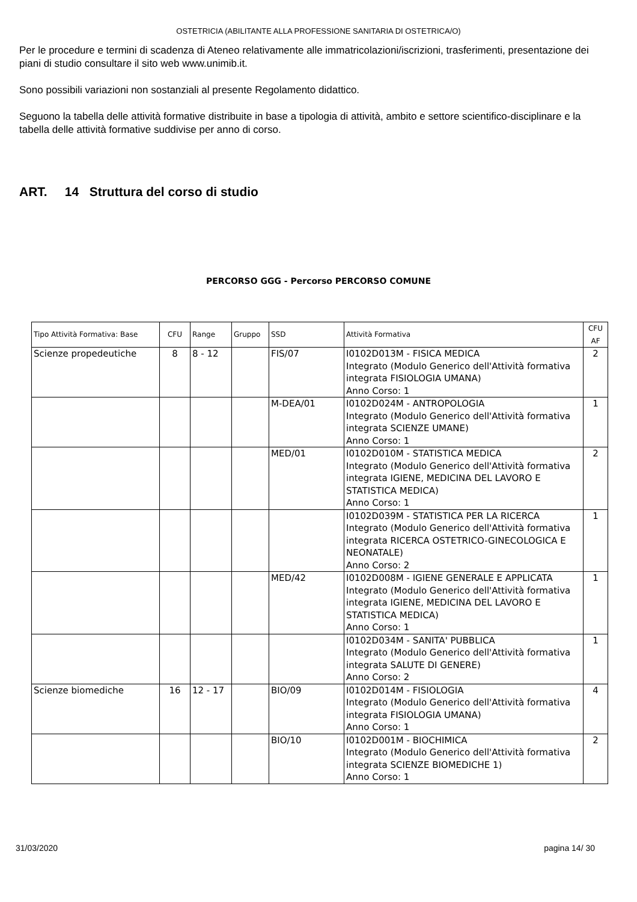OSTETRICIA (ABILITANTE ALLA PROFESSIONE SANITARIA DI OSTETRICA/O)
Per le procedure e termini di scadenza di Ateneo relativamente alle immatricolazioni/iscrizioni, trasferimenti, presentazione dei piani di studio consultare il sito web www.unimib.it.
Sono possibili variazioni non sostanziali al presente Regolamento didattico.
Seguono la tabella delle attività formative distribuite in base a tipologia di attività, ambito e settore scientifico-disciplinare e la tabella delle attività formative suddivise per anno di corso.
ART. 14 Struttura del corso di studio
PERCORSO GGG - Percorso PERCORSO COMUNE
| Tipo Attività Formativa: Base | CFU | Range | Gruppo | SSD | Attività Formativa | CFU AF |
| --- | --- | --- | --- | --- | --- | --- |
| Scienze propedeutiche | 8 | 8 - 12 | | FIS/07 | I0102D013M - FISICA MEDICA Integrato (Modulo Generico dell'Attività formativa integrata FISIOLOGIA UMANA) Anno Corso: 1 | 2 |
| | | | | M-DEA/01 | I0102D024M - ANTROPOLOGIA Integrato (Modulo Generico dell'Attività formativa integrata SCIENZE UMANE) Anno Corso: 1 | 1 |
| | | | | MED/01 | I0102D010M - STATISTICA MEDICA Integrato (Modulo Generico dell'Attività formativa integrata IGIENE, MEDICINA DEL LAVORO E STATISTICA MEDICA) Anno Corso: 1 | 2 |
| | | | | | I0102D039M - STATISTICA PER LA RICERCA Integrato (Modulo Generico dell'Attività formativa integrata RICERCA OSTETRICO-GINECOLOGICA E NEONATALE) Anno Corso: 2 | 1 |
| | | | | MED/42 | I0102D008M - IGIENE GENERALE E APPLICATA Integrato (Modulo Generico dell'Attività formativa integrata IGIENE, MEDICINA DEL LAVORO E STATISTICA MEDICA) Anno Corso: 1 | 1 |
| | | | | | I0102D034M - SANITA' PUBBLICA Integrato (Modulo Generico dell'Attività formativa integrata SALUTE DI GENERE) Anno Corso: 2 | 1 |
| Scienze biomediche | 16 | 12 - 17 | | BIO/09 | I0102D014M - FISIOLOGIA Integrato (Modulo Generico dell'Attività formativa integrata FISIOLOGIA UMANA) Anno Corso: 1 | 4 |
| | | | | BIO/10 | I0102D001M - BIOCHIMICA Integrato (Modulo Generico dell'Attività formativa integrata SCIENZE BIOMEDICHE 1) Anno Corso: 1 | 2 |
31/03/2020 pagina 14/ 30